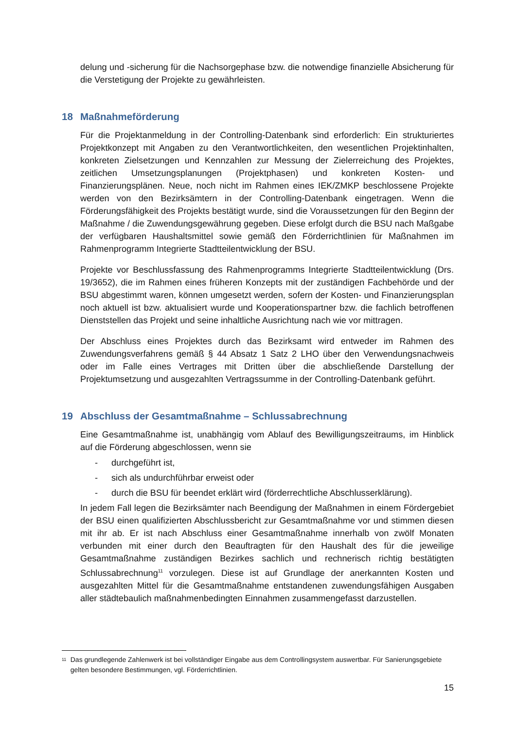delung und -sicherung für die Nachsorgephase bzw. die notwendige finanzielle Absicherung für die Verstetigung der Projekte zu gewährleisten.
18 Maßnahmeförderung
Für die Projektanmeldung in der Controlling-Datenbank sind erforderlich: Ein strukturiertes Projektkonzept mit Angaben zu den Verantwortlichkeiten, den wesentlichen Projektinhalten, konkreten Zielsetzungen und Kennzahlen zur Messung der Zielerreichung des Projektes, zeitlichen Umsetzungsplanungen (Projektphasen) und konkreten Kosten- und Finanzierungsplänen. Neue, noch nicht im Rahmen eines IEK/ZMKP beschlossene Projekte werden von den Bezirksämtern in der Controlling-Datenbank eingetragen. Wenn die Förderungsfähigkeit des Projekts bestätigt wurde, sind die Voraussetzungen für den Beginn der Maßnahme / die Zuwendungsgewährung gegeben. Diese erfolgt durch die BSU nach Maßgabe der verfügbaren Haushaltsmittel sowie gemäß den Förderrichtlinien für Maßnahmen im Rahmenprogramm Integrierte Stadtteilentwicklung der BSU.
Projekte vor Beschlussfassung des Rahmenprogramms Integrierte Stadtteilentwicklung (Drs. 19/3652), die im Rahmen eines früheren Konzepts mit der zuständigen Fachbehörde und der BSU abgestimmt waren, können umgesetzt werden, sofern der Kosten- und Finanzierungsplan noch aktuell ist bzw. aktualisiert wurde und Kooperationspartner bzw. die fachlich betroffenen Dienststellen das Projekt und seine inhaltliche Ausrichtung nach wie vor mittragen.
Der Abschluss eines Projektes durch das Bezirksamt wird entweder im Rahmen des Zuwendungsverfahrens gemäß § 44 Absatz 1 Satz 2 LHO über den Verwendungsnachweis oder im Falle eines Vertrages mit Dritten über die abschließende Darstellung der Projektumsetzung und ausgezahlten Vertragssumme in der Controlling-Datenbank geführt.
19 Abschluss der Gesamtmaßnahme – Schlussabrechnung
Eine Gesamtmaßnahme ist, unabhängig vom Ablauf des Bewilligungszeitraums, im Hinblick auf die Förderung abgeschlossen, wenn sie
- durchgeführt ist,
- sich als undurchführbar erweist oder
- durch die BSU für beendet erklärt wird (förderrechtliche Abschlusserklärung).
In jedem Fall legen die Bezirksämter nach Beendigung der Maßnahmen in einem Fördergebiet der BSU einen qualifizierten Abschlussbericht zur Gesamtmaßnahme vor und stimmen diesen mit ihr ab. Er ist nach Abschluss einer Gesamtmaßnahme innerhalb von zwölf Monaten verbunden mit einer durch den Beauftragten für den Haushalt des für die jeweilige Gesamtmaßnahme zuständigen Bezirkes sachlich und rechnerisch richtig bestätigten Schlussabrechnung<sup>11</sup> vorzulegen. Diese ist auf Grundlage der anerkannten Kosten und ausgezahlten Mittel für die Gesamtmaßnahme entstandenen zuwendungsfähigen Ausgaben aller städtebaulich maßnahmenbedingten Einnahmen zusammengefasst darzustellen.
<sup>11</sup>
Das grundlegende Zahlenwerk ist bei vollständiger Eingabe aus dem Controllingsystem auswertbar. Für Sanierungsgebiete gelten besondere Bestimmungen, vgl. Förderrichtlinien.
15